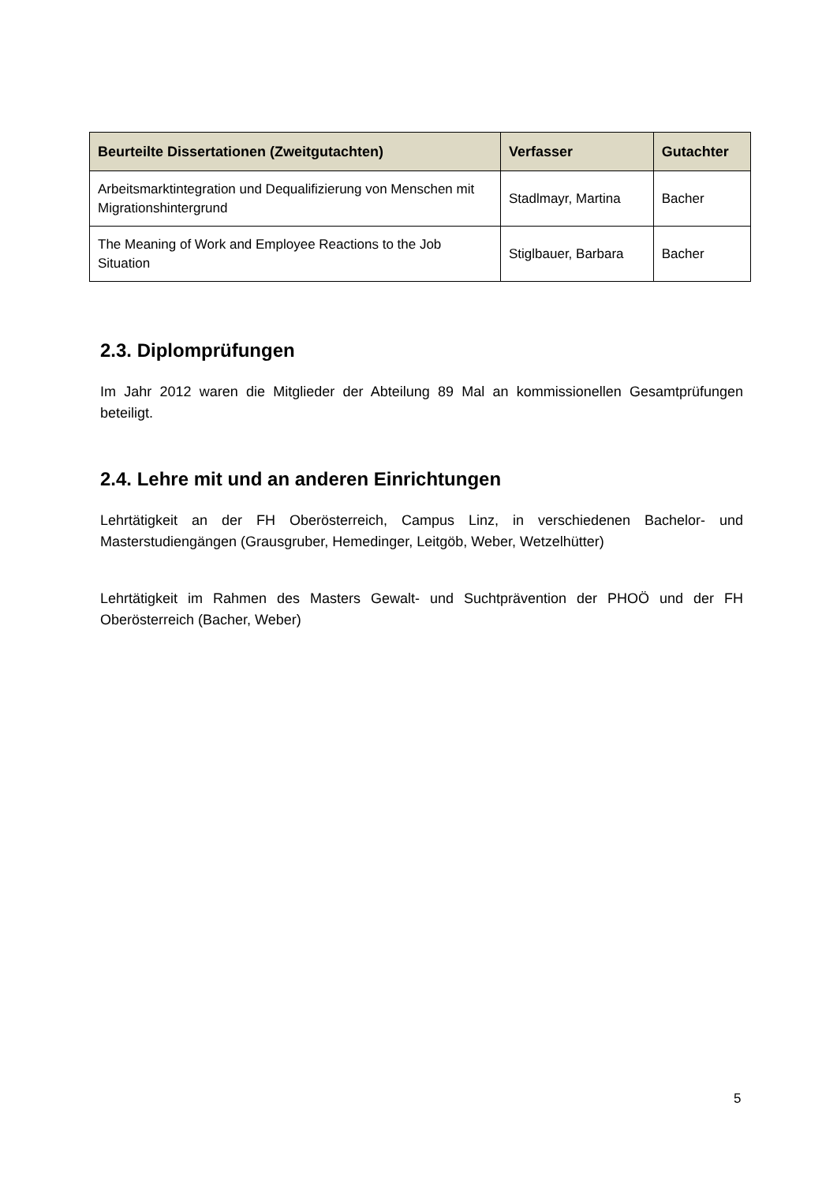| Beurteilte Dissertationen (Zweitgutachten) | Verfasser | Gutachter |
| --- | --- | --- |
| Arbeitsmarktintegration und Dequalifizierung von Menschen mit Migrationshintergrund | Stadlmayr, Martina | Bacher |
| The Meaning of Work and Employee Reactions to the Job Situation | Stiglbauer, Barbara | Bacher |
2.3. Diplomprüfungen
Im Jahr 2012 waren die Mitglieder der Abteilung 89 Mal an kommissionellen Gesamtprüfungen beteiligt.
2.4. Lehre mit und an anderen Einrichtungen
Lehrtätigkeit an der FH Oberösterreich, Campus Linz, in verschiedenen Bachelor- und Masterstudiengängen (Grausgruber, Hemedinger, Leitgöb, Weber, Wetzelhütter)
Lehrtätigkeit im Rahmen des Masters Gewalt- und Suchtprävention der PHOÖ und der FH Oberösterreich (Bacher, Weber)
5